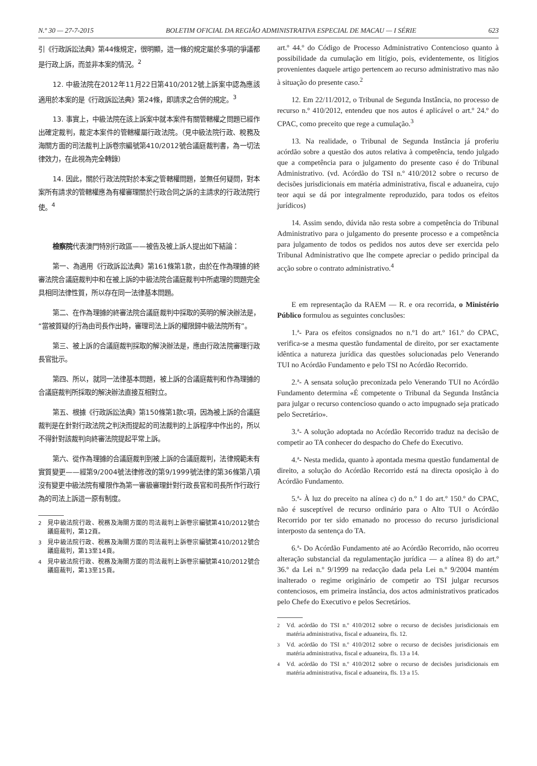N.º 30 — 27-7-2015 BOLETIM OFICIAL DA REGIÃO ADMINISTRATIVA ESPECIAL DE MACAU — I SÉRIE 623
引《行政訴訟法典》第44條規定，很明顯，這一條的規定屬於多項的爭議都是行政上訴，而並非本案的情況。<sup>2</sup>
12. 中級法院在2012年11月22日第410/2012號上訴案中認為應該適用於本案的是《行政訴訟法典》第24條，即請求之合併的規定。<sup>3</sup>
13. 事實上，中級法院在該上訴案中就本案件有關管轄權之問題已經作出確定裁判，裁定本案件的管轄權屬行政法院。（見中級法院行政、稅務及海關方面的司法裁判上訴卷宗編號第410/2012號合議庭裁判書，為一切法律效力，在此視為完全轉錄）
14. 因此，關於行政法院對於本案之管轄權問題，並無任何疑問，對本案所有請求的管轄權應為有權審理關於行政合同之訴的主請求的行政法院行使。<sup>4</sup>
檢察院代表澳門特別行政區——被告及被上訴人提出如下結論：
第一、為適用《行政訴訟法典》第161條第1款，由於在作為理據的終審法院合議庭裁判中和在被上訴的中級法院合議庭裁判中所處理的問題完全具相同法律性質，所以存在同一法律基本問題。
第二、在作為理據的終審法院合議庭裁判中採取的英明的解決辦法是，“當被質疑的行為由司長作出時，審理司法上訴的權限歸中級法院所有”。
第三、被上訴的合議庭裁判採取的解決辦法是，應由行政法院審理行政長官批示。
第四、所以，就同一法律基本問題，被上訴的合議庭裁判和作為理據的合議庭裁判所採取的解決辦法直接互相對立。
第五、根據《行政訴訟法典》第150條第1款c項，因為被上訴的合議庭裁判是在針對行政法院之判決而提起的司法裁判的上訴程序中作出的，所以不得針對該裁判向終審法院提起平常上訴。
第六、從作為理據的合議庭裁判到被上訴的合議庭裁判，法律規範未有實質變更——經第9/2004號法律修改的第9/1999號法律的第36條第八項沒有變更中級法院有權限作為第一審級審理針對行政長官和司長所作行政行為的司法上訴這一原有制度。
<sup>2</sup> 見中級法院行政、稅務及海關方面的司法裁判上訴卷宗編號第410/2012號合議庭裁判，第12頁。
<sup>3</sup> 見中級法院行政、稅務及海關方面的司法裁判上訴卷宗編號第410/2012號合議庭裁判，第13至14頁。
<sup>4</sup> 見中級法院行政、稅務及海關方面的司法裁判上訴卷宗編號第410/2012號合議庭裁判，第13至15頁。
art.º 44.º do Código de Processo Administrativo Contencioso quanto à possibilidade da cumulação em litígio, pois, evidentemente, os litígios provenientes daquele artigo pertencem ao recurso administrativo mas não à situação do presente caso.<sup>2</sup>
12. Em 22/11/2012, o Tribunal de Segunda Instância, no processo de recurso n.º 410/2012, entendeu que nos autos é aplicável o art.º 24.º do CPAC, como preceito que rege a cumulação.<sup>3</sup>
13. Na realidade, o Tribunal de Segunda Instância já proferiu acórdão sobre a questão dos autos relativa à competência, tendo julgado que a competência para o julgamento do presente caso é do Tribunal Administrativo. (vd. Acórdão do TSI n.º 410/2012 sobre o recurso de decisões jurisdicionais em matéria administrativa, fiscal e aduaneira, cujo teor aqui se dá por integralmente reproduzido, para todos os efeitos jurídicos)
14. Assim sendo, dúvida não resta sobre a competência do Tribunal Administrativo para o julgamento do presente processo e a competência para julgamento de todos os pedidos nos autos deve ser exercida pelo Tribunal Administrativo que lhe compete apreciar o pedido principal da acção sobre o contrato administrativo.<sup>4</sup>
E em representação da RAEM — R. e ora recorrida, o Ministério Público formulou as seguintes conclusões:
1.ª- Para os efeitos consignados no n.º1 do art.º 161.º do CPAC, verifica-se a mesma questão fundamental de direito, por ser exactamente idêntica a natureza jurídica das questões solucionadas pelo Venerando TUI no Acórdão Fundamento e pelo TSI no Acórdão Recorrido.
2.ª- A sensata solução preconizada pelo Venerando TUI no Acórdão Fundamento determina «É competente o Tribunal da Segunda Instância para julgar o recurso contencioso quando o acto impugnado seja praticado pelo Secretário».
3.ª- A solução adoptada no Acórdão Recorrido traduz na decisão de competir ao TA conhecer do despacho do Chefe do Executivo.
4.ª- Nesta medida, quanto à apontada mesma questão fundamental de direito, a solução do Acórdão Recorrido está na directa oposição à do Acórdão Fundamento.
5.ª- À luz do preceito na alínea c) do n.º 1 do art.º 150.º do CPAC, não é susceptível de recurso ordinário para o Alto TUI o Acórdão Recorrido por ter sido emanado no processo do recurso jurisdicional interposto da sentença do TA.
6.ª- Do Acórdão Fundamento até ao Acórdão Recorrido, não ocorreu alteração substancial da regulamentação jurídica — a alínea 8) do art.º 36.º da Lei n.º 9/1999 na redacção dada pela Lei n.º 9/2004 mantém inalterado o regime originário de competir ao TSI julgar recursos contenciosos, em primeira instância, dos actos administrativos praticados pelo Chefe do Executivo e pelos Secretários.
<sup>2</sup> Vd. acórdão do TSI n.º 410/2012 sobre o recurso de decisões jurisdicionais em matéria administrativa, fiscal e aduaneira, fls. 12.
<sup>3</sup> Vd. acórdão do TSI n.º 410/2012 sobre o recurso de decisões jurisdicionais em matéria administrativa, fiscal e aduaneira, fls. 13 a 14.
<sup>4</sup> Vd. acórdão do TSI n.º 410/2012 sobre o recurso de decisões jurisdicionais em matéria administrativa, fiscal e aduaneira, fls. 13 a 15.